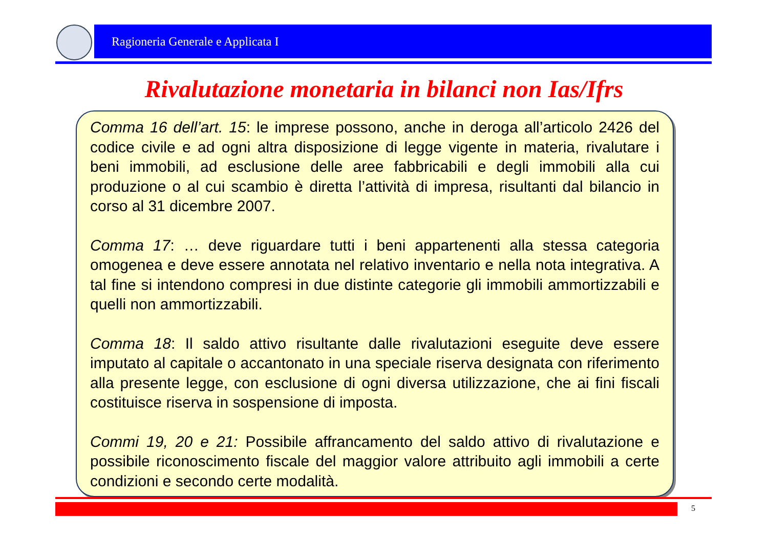Ragioneria Generale e Applicata I
Rivalutazione monetaria in bilanci non Ias/Ifrs
Comma 16 dell’art. 15: le imprese possono, anche in deroga all’articolo 2426 del codice civile e ad ogni altra disposizione di legge vigente in materia, rivalutare i beni immobili, ad esclusione delle aree fabbricabili e degli immobili alla cui produzione o al cui scambio è diretta l’attività di impresa, risultanti dal bilancio in corso al 31 dicembre 2007.
Comma 17: … deve riguardare tutti i beni appartenenti alla stessa categoria omogenea e deve essere annotata nel relativo inventario e nella nota integrativa. A tal fine si intendono compresi in due distinte categorie gli immobili ammortizzabili e quelli non ammortizzabili.
Comma 18: Il saldo attivo risultante dalle rivalutazioni eseguite deve essere imputato al capitale o accantonato in una speciale riserva designata con riferimento alla presente legge, con esclusione di ogni diversa utilizzazione, che ai fini fiscali costituisce riserva in sospensione di imposta.
Commi 19, 20 e 21: Possibile affrancamento del saldo attivo di rivalutazione e possibile riconoscimento fiscale del maggior valore attribuito agli immobili a certe condizioni e secondo certe modalità.
5